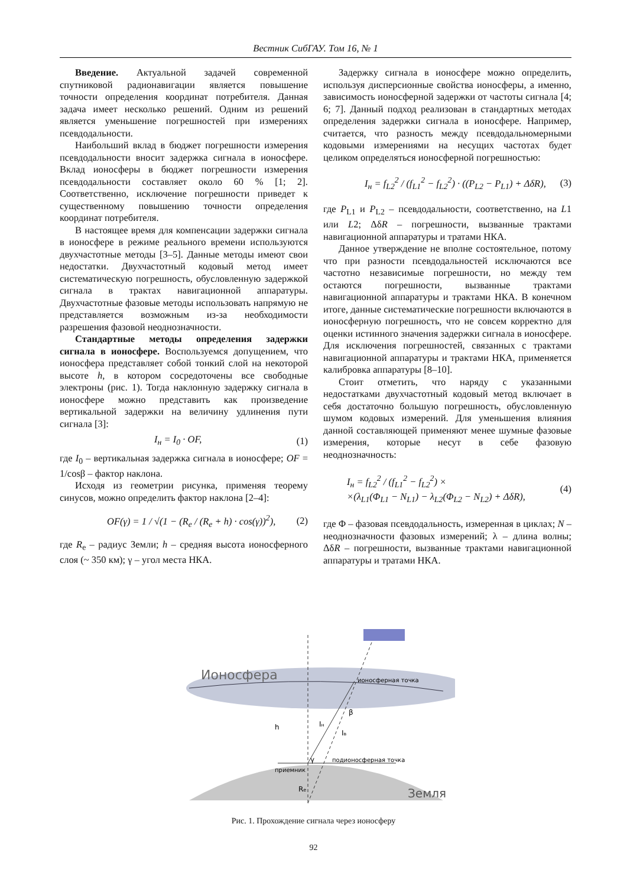Вестник СибГАУ. Том 16, № 1
Введение. Актуальной задачей современной спутниковой радионавигации является повышение точности определения координат потребителя. Данная задача имеет несколько решений. Одним из решений является уменьшение погрешностей при измерениях псевдодальности.
Наибольший вклад в бюджет погрешности измерения псевдодальности вносит задержка сигнала в ионосфере. Вклад ионосферы в бюджет погрешности измерения псевдодальности составляет около 60 % [1; 2]. Соответственно, исключение погрешности приведет к существенному повышению точности определения координат потребителя.
В настоящее время для компенсации задержки сигнала в ионосфере в режиме реального времени используются двухчастотные методы [3–5]. Данные методы имеют свои недостатки. Двухчастотный кодовый метод имеет систематическую погрешность, обусловленную задержкой сигнала в трактах навигационной аппаратуры. Двухчастотные фазовые методы использовать напрямую не представляется возможным из-за необходимости разрешения фазовой неоднозначности.
Стандартные методы определения задержки сигнала в ионосфере. Воспользуемся допущением, что ионосфера представляет собой тонкий слой на некоторой высоте h, в котором сосредоточены все свободные электроны (рис. 1). Тогда наклонную задержку сигнала в ионосфере можно представить как произведение вертикальной задержки на величину удлинения пути сигнала [3]:
I<sub>н</sub> = I<sub>0</sub> · OF, (1)
где I<sub>0</sub> – вертикальная задержка сигнала в ионосфере; OF = 1/cosβ – фактор наклона.
Исходя из геометрии рисунка, применяя теорему синусов, можно определить фактор наклона [2–4]:
OF(γ) = 1 / √(1 − (R<sub>e</sub> / (R<sub>e</sub> + h) · cos(γ))<sup>2</sup>), (2)
где R<sub>e</sub> – радиус Земли; h – средняя высота ионосферного слоя (~ 350 км); γ – угол места НКА.
Задержку сигнала в ионосфере можно определить, используя дисперсионные свойства ионосферы, а именно, зависимость ионосферной задержки от частоты сигнала [4; 6; 7]. Данный подход реализован в стандартных методах определения задержки сигнала в ионосфере. Например, считается, что разность между псевдодальномерными кодовыми измерениями на несущих частотах будет целиком определяться ионосферной погрешностью:
I<sub>н</sub> = f<sub>L2</sub><sup>2</sup> / (f<sub>L1</sub><sup>2</sup> − f<sub>L2</sub><sup>2</sup>) · ((P<sub>L2</sub> − P<sub>L1</sub>) + ΔδR), (3)
где P<sub>L1</sub> и P<sub>L2</sub> – псевдодальности, соответственно, на L1 или L2; ΔδR – погрешности, вызванные трактами навигационной аппаратуры и тратами НКА.
Данное утверждение не вполне состоятельное, потому что при разности псевдодальностей исключаются все частотно независимые погрешности, но между тем остаются погрешности, вызванные трактами навигационной аппаратуры и трактами НКА. В конечном итоге, данные систематические погрешности включаются в ионосферную погрешность, что не совсем корректно для оценки истинного значения задержки сигнала в ионосфере. Для исключения погрешностей, связанных с трактами навигационной аппаратуры и трактами НКА, применяется калибровка аппаратуры [8–10].
Стоит отметить, что наряду с указанными недостатками двухчастотный кодовый метод включает в себя достаточно большую погрешность, обусловленную шумом кодовых измерений. Для уменьшения влияния данной составляющей применяют менее шумные фазовые измерения, которые несут в себе фазовую неоднозначность:
I<sub>н</sub> = f<sub>L2</sub><sup>2</sup> / (f<sub>L1</sub><sup>2</sup> − f<sub>L2</sub><sup>2</sup>) ×
×(λ<sub>L1</sub>(Φ<sub>L1</sub> − N<sub>L1</sub>) − λ<sub>L2</sub>(Φ<sub>L2</sub> − N<sub>L2</sub>) + ΔδR), (4)
где Φ – фазовая псевдодальность, измеренная в циклах; N – неоднозначности фазовых измерений; λ – длина волны; ΔδR – погрешности, вызванные трактами навигационной аппаратуры и тратами НКА.
Ионосфера
ионосферная точка
β
Iн
Iв
h
γ
подионосферная точка
приемник
Re
Земля
Рис. 1. Прохождение сигнала через ионосферу
92